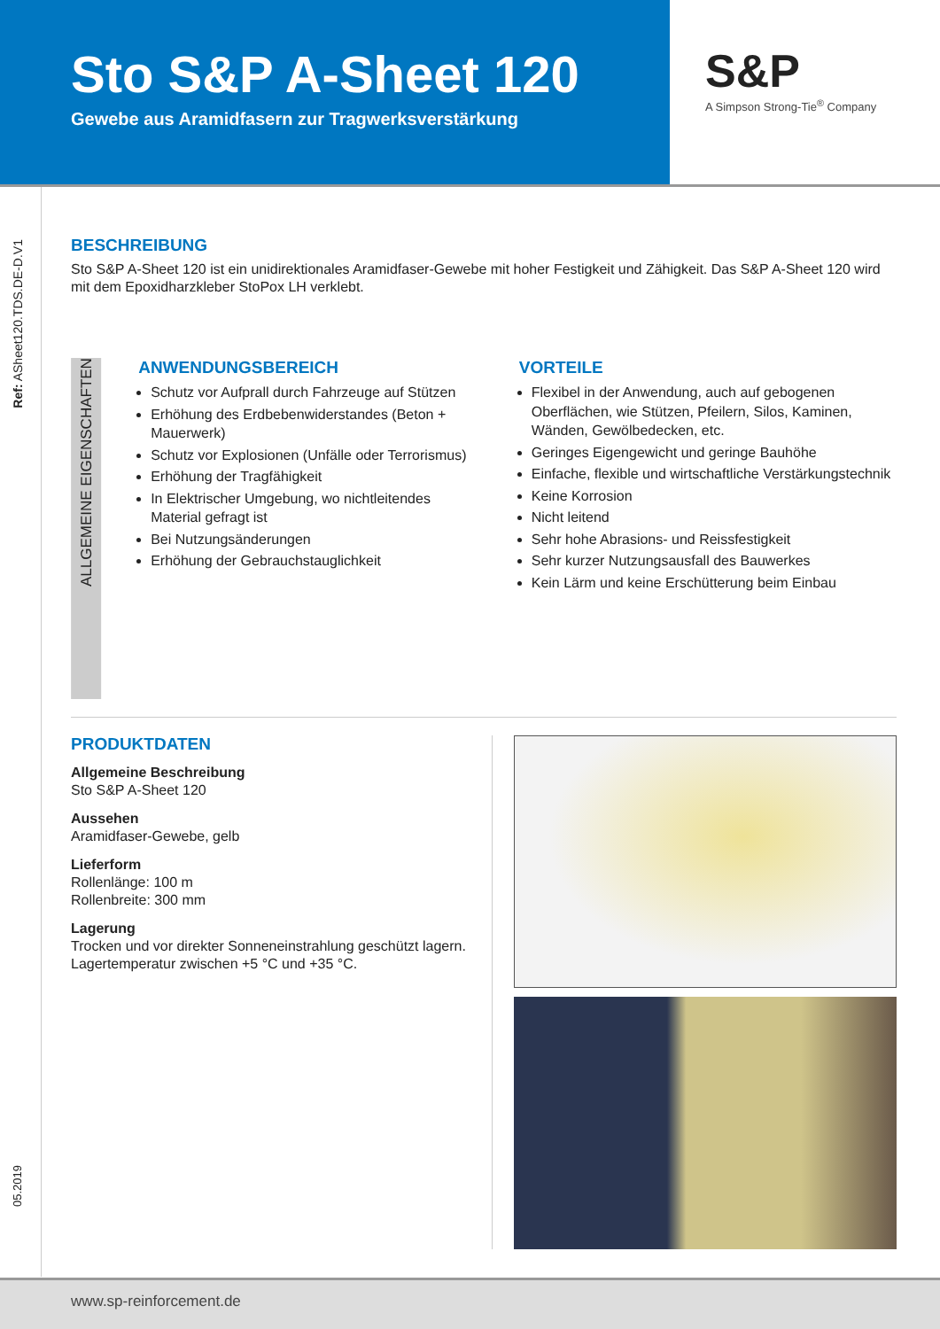Sto S&P A-Sheet 120
Gewebe aus Aramidfasern zur Tragwerksverstärkung
S&P
A Simpson Strong-Tie<sup>®</sup> Company
Ref: ASheet120.TDS.DE-D.V1
05.2019
BESCHREIBUNG
Sto S&P A-Sheet 120 ist ein unidirektionales Aramidfaser-Gewebe mit hoher Festigkeit und Zähigkeit. Das S&P A-Sheet 120 wird mit dem Epoxidharzkleber StoPox LH verklebt.
ALLGEMEINE EIGENSCHAFTEN
ANWENDUNGSBEREICH
Schutz vor Aufprall durch Fahrzeuge auf Stützen
Erhöhung des Erdbebenwiderstandes (Beton + Mauerwerk)
Schutz vor Explosionen (Unfälle oder Terrorismus)
Erhöhung der Tragfähigkeit
In Elektrischer Umgebung, wo nichtleitendes Material gefragt ist
Bei Nutzungsänderungen
Erhöhung der Gebrauchstauglichkeit
VORTEILE
Flexibel in der Anwendung, auch auf gebogenen Oberflächen, wie Stützen, Pfeilern, Silos, Kaminen, Wänden, Gewölbedecken, etc.
Geringes Eigengewicht und geringe Bauhöhe
Einfache, flexible und wirtschaftliche Verstärkungstechnik
Keine Korrosion
Nicht leitend
Sehr hohe Abrasions- und Reissfestigkeit
Sehr kurzer Nutzungsausfall des Bauwerkes
Kein Lärm und keine Erschütterung beim Einbau
PRODUKTDATEN
Allgemeine Beschreibung
Sto S&P A-Sheet 120
Aussehen
Aramidfaser-Gewebe, gelb
Lieferform
Rollenlänge: 100 m
Rollenbreite: 300 mm
Lagerung
Trocken und vor direkter Sonneneinstrahlung geschützt lagern. Lagertemperatur zwischen +5 °C und +35 °C.
www.sp-reinforcement.de